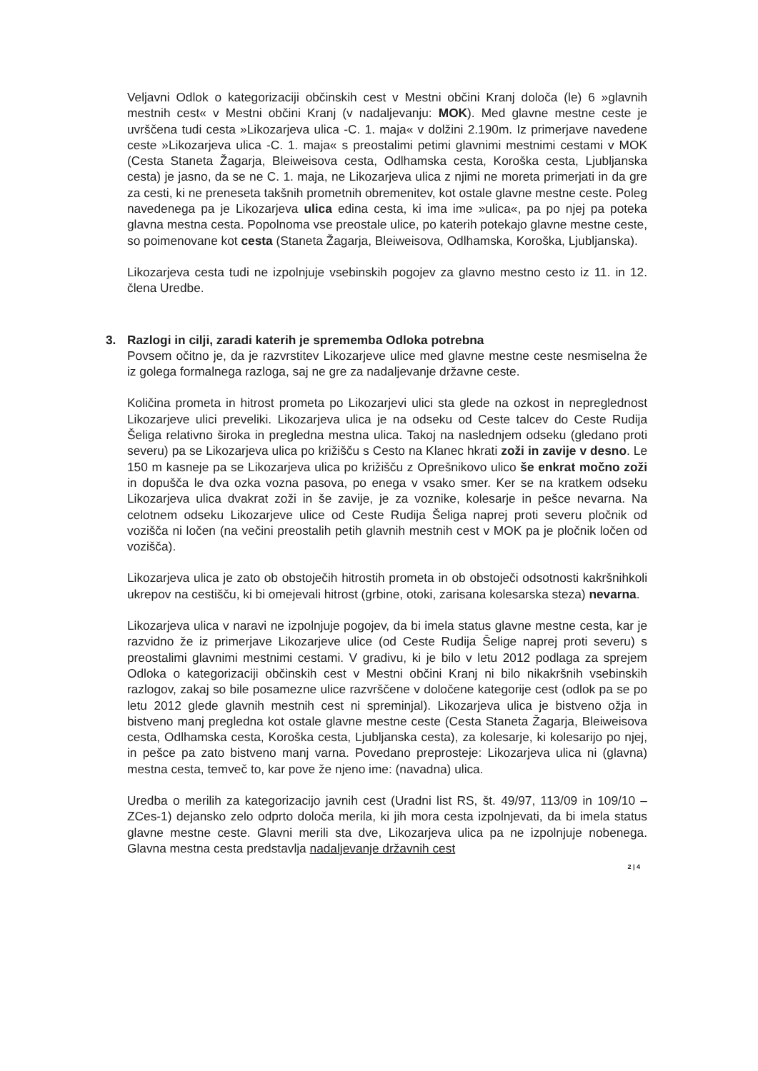Veljavni Odlok o kategorizaciji občinskih cest v Mestni občini Kranj določa (le) 6 »glavnih mestnih cest« v Mestni občini Kranj (v nadaljevanju: MOK). Med glavne mestne ceste je uvrščena tudi cesta »Likozarjeva ulica -C. 1. maja« v dolžini 2.190m. Iz primerjave navedene ceste »Likozarjeva ulica -C. 1. maja« s preostalimi petimi glavnimi mestnimi cestami v MOK (Cesta Staneta Žagarja, Bleiweisova cesta, Odlhamska cesta, Koroška cesta, Ljubljanska cesta) je jasno, da se ne C. 1. maja, ne Likozarjeva ulica z njimi ne moreta primerjati in da gre za cesti, ki ne preneseta takšnih prometnih obremenitev, kot ostale glavne mestne ceste. Poleg navedenega pa je Likozarjeva ulica edina cesta, ki ima ime »ulica«, pa po njej pa poteka glavna mestna cesta. Popolnoma vse preostale ulice, po katerih potekajo glavne mestne ceste, so poimenovane kot cesta (Staneta Žagarja, Bleiweisova, Odlhamska, Koroška, Ljubljanska).
Likozarjeva cesta tudi ne izpolnjuje vsebinskih pogojev za glavno mestno cesto iz 11. in 12. člena Uredbe.
3. Razlogi in cilji, zaradi katerih je sprememba Odloka potrebna
Povsem očitno je, da je razvrstitev Likozarjeve ulice med glavne mestne ceste nesmiselna že iz golega formalnega razloga, saj ne gre za nadaljevanje državne ceste.
Količina prometa in hitrost prometa po Likozarjevi ulici sta glede na ozkost in nepreglednost Likozarjeve ulici preveliki. Likozarjeva ulica je na odseku od Ceste talcev do Ceste Rudija Šeliga relativno široka in pregledna mestna ulica. Takoj na naslednjem odseku (gledano proti severu) pa se Likozarjeva ulica po križišču s Cesto na Klanec hkrati zoži in zavije v desno. Le 150 m kasneje pa se Likozarjeva ulica po križišču z Oprešnikovo ulico še enkrat močno zoži in dopušča le dva ozka vozna pasova, po enega v vsako smer. Ker se na kratkem odseku Likozarjeva ulica dvakrat zoži in še zavije, je za voznike, kolesarje in pešce nevarna. Na celotnem odseku Likozarjeve ulice od Ceste Rudija Šeliga naprej proti severu pločnik od vozišča ni ločen (na večini preostalih petih glavnih mestnih cest v MOK pa je pločnik ločen od vozišča).
Likozarjeva ulica je zato ob obstoječih hitrostih prometa in ob obstoječi odsotnosti kakršnihkoli ukrepov na cestišču, ki bi omejevali hitrost (grbine, otoki, zarisana kolesarska steza) nevarna.
Likozarjeva ulica v naravi ne izpolnjuje pogojev, da bi imela status glavne mestne cesta, kar je razvidno že iz primerjave Likozarjeve ulice (od Ceste Rudija Šelige naprej proti severu) s preostalimi glavnimi mestnimi cestami. V gradivu, ki je bilo v letu 2012 podlaga za sprejem Odloka o kategorizaciji občinskih cest v Mestni občini Kranj ni bilo nikakršnih vsebinskih razlogov, zakaj so bile posamezne ulice razvrščene v določene kategorije cest (odlok pa se po letu 2012 glede glavnih mestnih cest ni spreminjal). Likozarjeva ulica je bistveno ožja in bistveno manj pregledna kot ostale glavne mestne ceste (Cesta Staneta Žagarja, Bleiweisova cesta, Odlhamska cesta, Koroška cesta, Ljubljanska cesta), za kolesarje, ki kolesarijo po njej, in pešce pa zato bistveno manj varna. Povedano preprosteje: Likozarjeva ulica ni (glavna) mestna cesta, temveč to, kar pove že njeno ime: (navadna) ulica.
Uredba o merilih za kategorizacijo javnih cest (Uradni list RS, št. 49/97, 113/09 in 109/10 – ZCes-1) dejansko zelo odprto določa merila, ki jih mora cesta izpolnjevati, da bi imela status glavne mestne ceste. Glavni merili sta dve, Likozarjeva ulica pa ne izpolnjuje nobenega. Glavna mestna cesta predstavlja nadaljevanje državnih cest
2 | 4